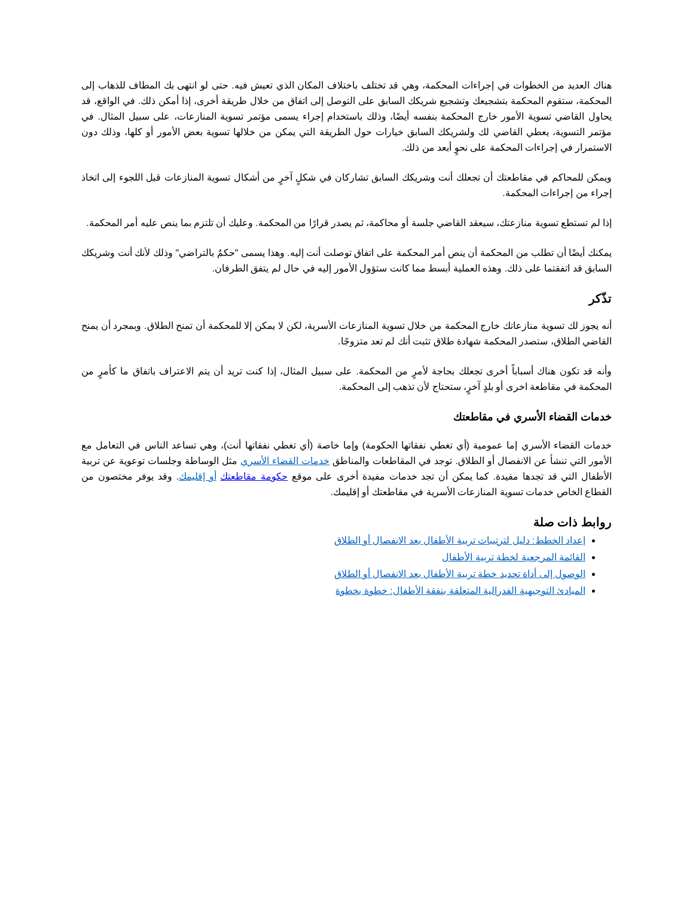هناك العديد من الخطوات في إجراءات المحكمة، وهي قد تختلف باختلاف المكان الذي تعيش فيه. حتى لو انتهى بك المطاف للذهاب إلى المحكمة، ستقوم المحكمة بتشجيعك وتشجيع شريكك السابق على التوصل إلى اتفاق من خلال طريقة أخرى، إذا أمكن ذلك. في الواقع، قد يحاول القاضي تسوية الأمور خارج المحكمة بنفسه أيضًا، وذلك باستخدام إجراء يسمى مؤتمر تسوية المنازعات، على سبيل المثال. في مؤتمر التسوية، يعطي القاضي لك ولشريكك السابق خيارات حول الطريقة التي يمكن من خلالها تسوية بعض الأمور أو كلها، وذلك دون الاستمرار في إجراءات المحكمة على نحوٍ أبعد من ذلك.
ويمكن للمحاكم في مقاطعتك أن تجعلك أنت وشريكك السابق تشاركان في شكلٍ آخرٍ من أشكال تسوية المنازعات قبل اللجوء إلى اتخاذ إجراء من إجراءات المحكمة.
إذا لم تستطع تسوية منازعتك، سيعقد القاضي جلسة أو محاكمة، ثم يصدر قرارًا من المحكمة. وعليك أن تلتزم بما ينص عليه أمر المحكمة.
يمكنك أيضًا أن تطلب من المحكمة أن ينص أمر المحكمة على اتفاق توصلت أنت إليه. وهذا يسمى "حكمٌ بالتراضي" وذلك لأنك أنت وشريكك السابق قد اتفقتما على ذلك. وهذه العملية أبسط مما كانت ستؤول الأمور إليه في حال لم يتفق الطرفان.
تذّكر
أنه يجوز لك تسوية منازعاتك خارج المحكمة من خلال تسوية المنازعات الأسرية، لكن لا يمكن إلا للمحكمة أن تمنح الطلاق. وبمجرد أن يمنح القاضي الطلاق، ستصدر المحكمة شهادة طلاق تثبت أنك لم تعد متزوجًا.
وأنه قد تكون هناك أسباباً أخرى تجعلك بحاجة لأمرٍ من المحكمة. على سبيل المثال، إذا كنت تريد أن يتم الاعتراف باتفاق ما كأمرٍ من المحكمة في مقاطعة اخرى أو بلدٍ آخرٍ، ستحتاج لأن تذهب إلى المحكمة.
خدمات القضاء الأسري في مقاطعتك
خدمات القضاء الأسري إما عمومية (أي تغطي نفقاتها الحكومة) وإما خاصة (أي تغطي نفقاتها أنت)، وهي تساعد الناس في التعامل مع الأمور التي تنشأ عن الانفصال أو الطلاق. توجد في المقاطعات والمناطق خدمات القضاء الأسري مثل الوساطة وجلسات توعوية عن تربية الأطفال التي قد تجدها مفيدة. كما يمكن أن تجد خدمات مفيدة أخرى على موقع حكومة مقاطعتك أو إقليمك. وقد يوفر مختصون من القطاع الخاص خدمات تسوية المنازعات الأسرية في مقاطعتك أو إقليمك.
روابط ذات صلة
إعداد الخطط: دليل لترتيبات تربية الأطفال بعد الانفصال أو الطلاق
القائمة المرجعية لخطة تربية الأطفال
الوصول إلى أداة تحديد خطة تربية الأطفال بعد الانفصال أو الطلاق
المبادئ التوجيهية الفدرالية المتعلقة بنفقة الأطفال: خطوة بخطوة